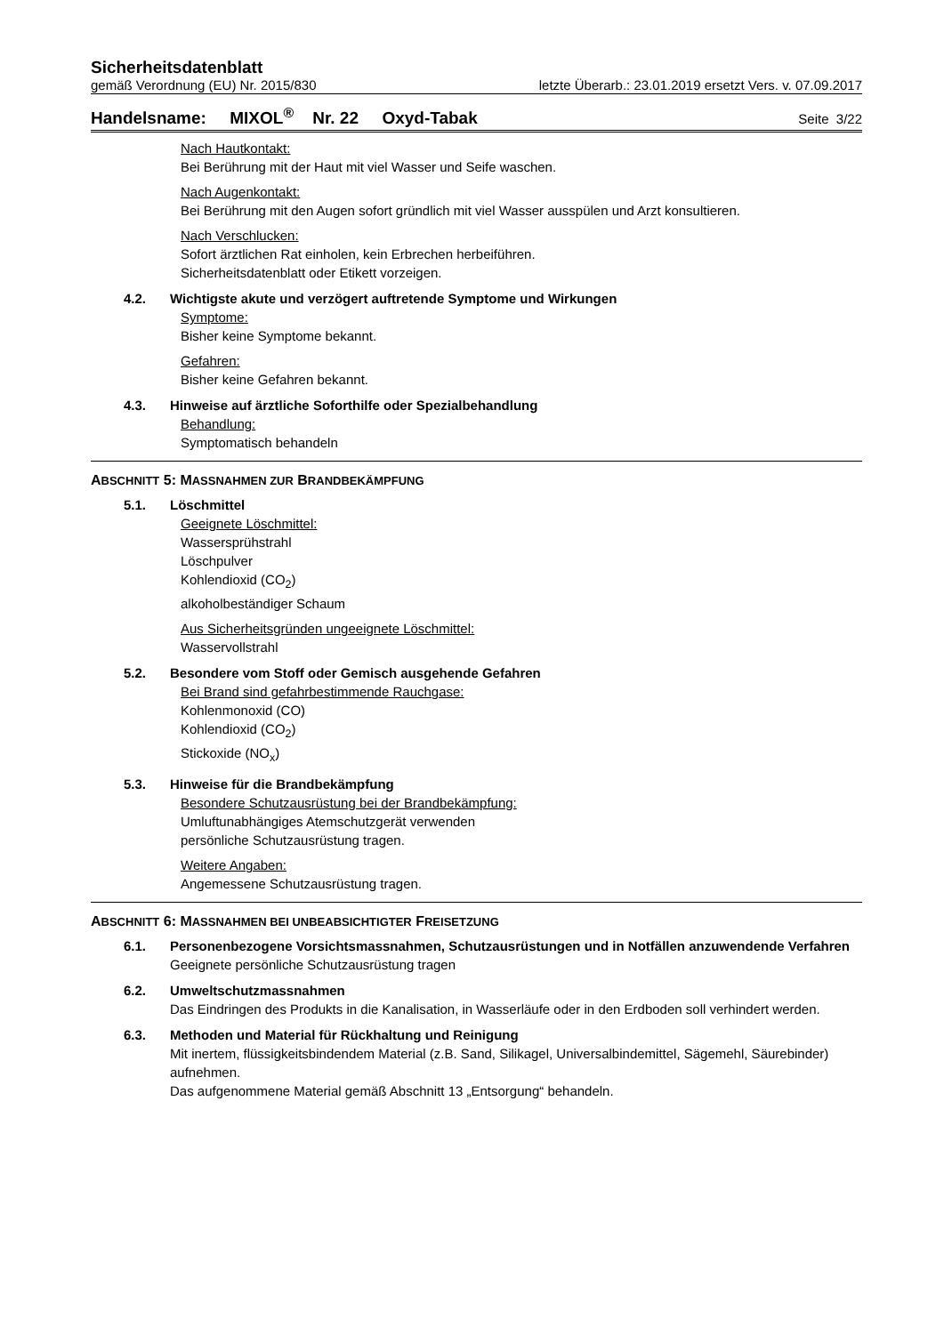Sicherheitsdatenblatt
gemäß Verordnung (EU) Nr. 2015/830 letzte Überarb.: 23.01.2019 ersetzt Vers. v. 07.09.2017
Handelsname: MIXOL<sup>®</sup> Nr. 22 Oxyd-Tabak Seite 3/22
Nach Hautkontakt:
Bei Berührung mit der Haut mit viel Wasser und Seife waschen.
Nach Augenkontakt:
Bei Berührung mit den Augen sofort gründlich mit viel Wasser ausspülen und Arzt konsultieren.
Nach Verschlucken:
Sofort ärztlichen Rat einholen, kein Erbrechen herbeiführen.
Sicherheitsdatenblatt oder Etikett vorzeigen.
4.2. Wichtigste akute und verzögert auftretende Symptome und Wirkungen
Symptome:
Bisher keine Symptome bekannt.
Gefahren:
Bisher keine Gefahren bekannt.
4.3. Hinweise auf ärztliche Soforthilfe oder Spezialbehandlung
Behandlung:
Symptomatisch behandeln
ABSCHNITT 5: MASSNAHMEN ZUR BRANDBEKÄMPFUNG
5.1. Löschmittel
Geeignete Löschmittel:
Wassersprühstrahl
Löschpulver
Kohlendioxid (CO<sub>2</sub>)
alkoholbeständiger Schaum
Aus Sicherheitsgründen ungeeignete Löschmittel:
Wasservollstrahl
5.2. Besondere vom Stoff oder Gemisch ausgehende Gefahren
Bei Brand sind gefahrbestimmende Rauchgase:
Kohlenmonoxid (CO)
Kohlendioxid (CO<sub>2</sub>)
Stickoxide (NO<sub>x</sub>)
5.3. Hinweise für die Brandbekämpfung
Besondere Schutzausrüstung bei der Brandbekämpfung:
Umluftunabhängiges Atemschutzgerät verwenden
persönliche Schutzausrüstung tragen.
Weitere Angaben:
Angemessene Schutzausrüstung tragen.
ABSCHNITT 6: MASSNAHMEN BEI UNBEABSICHTIGTER FREISETZUNG
6.1. Personenbezogene Vorsichtsmassnahmen, Schutzausrüstungen und in Notfällen anzuwendende Verfahren
Geeignete persönliche Schutzausrüstung tragen
6.2. Umweltschutzmassnahmen
Das Eindringen des Produkts in die Kanalisation, in Wasserläufe oder in den Erdboden soll verhindert werden.
6.3. Methoden und Material für Rückhaltung und Reinigung
Mit inertem, flüssigkeitsbindendem Material (z.B. Sand, Silikagel, Universalbindemittel, Sägemehl, Säurebinder) aufnehmen.
Das aufgenommene Material gemäß Abschnitt 13 „Entsorgung“ behandeln.